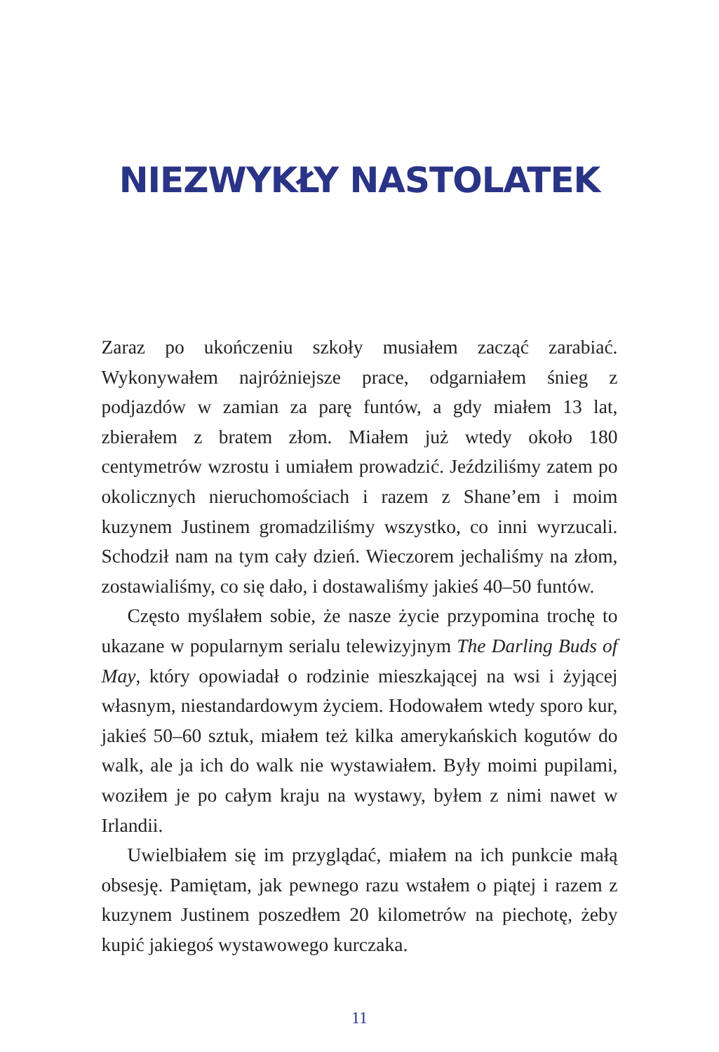NIEZWYKŁY NASTOLATEK
Zaraz po ukończeniu szkoły musiałem zacząć zarabiać. Wykonywałem najróżniejsze prace, odgarniałem śnieg z podjazdów w zamian za parę funtów, a gdy miałem 13 lat, zbierałem z bratem złom. Miałem już wtedy około 180 centymetrów wzrostu i umiałem prowadzić. Jeździliśmy zatem po okolicznych nieruchomościach i razem z Shane’em i moim kuzynem Justinem gromadziliśmy wszystko, co inni wyrzucali. Schodził nam na tym cały dzień. Wieczorem jechaliśmy na złom, zostawialiśmy, co się dało, i dostawaliśmy jakieś 40–50 funtów.
Często myślałem sobie, że nasze życie przypomina trochę to ukazane w popularnym serialu telewizyjnym The Darling Buds of May, który opowiadał o rodzinie mieszkającej na wsi i żyjącej własnym, niestandardowym życiem. Hodowałem wtedy sporo kur, jakieś 50–60 sztuk, miałem też kilka amerykańskich kogutów do walk, ale ja ich do walk nie wystawiałem. Były moimi pupilami, woziłem je po całym kraju na wystawy, byłem z nimi nawet w Irlandii.
Uwielbiałem się im przyglądać, miałem na ich punkcie małą obsesję. Pamiętam, jak pewnego razu wstałem o piątej i razem z kuzynem Justinem poszedłem 20 kilometrów na piechotę, żeby kupić jakiegoś wystawowego kurczaka.
11